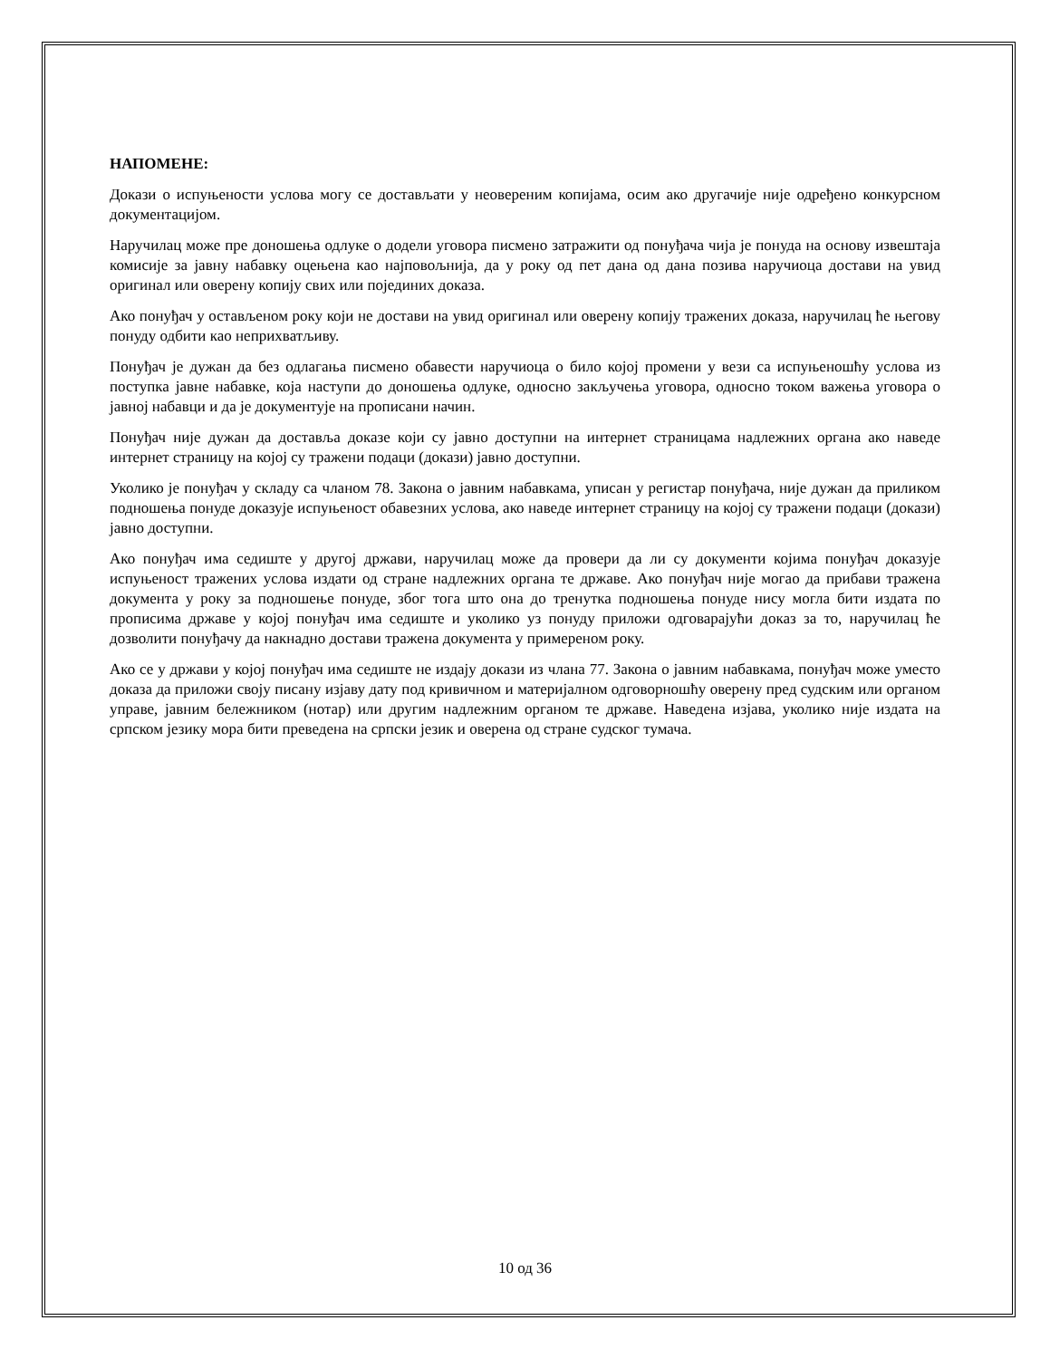НАПОМЕНЕ:
Докази о испуњености услова могу се достављати у неовереним копијама, осим ако другачије није одређено конкурсном документацијом.
Наручилац може пре доношења одлуке о додели уговора писмено затражити од понуђача чија је понуда на основу извештаја комисије за јавну набавку оцењена као најповољнија, да у року од пет дана од дана позива наручиоца достави на увид оригинал или оверену копију свих или појединих доказа.
Ако понуђач у остављеном року који не достави на увид оригинал или оверену копију тражених доказа, наручилац ће његову понуду одбити као неприхватљиву.
Понуђач је дужан да без одлагања писмено обавести наручиоца о било којој промени у вези са испуњеношћу услова из поступка јавне набавке, која наступи до доношења одлуке, односно закључења уговора, односно током важења уговора о јавној набавци и да је документује на прописани начин.
Понуђач није дужан да доставља доказе који су јавно доступни на интернет страницама надлежних органа ако наведе интернет страницу на којој су тражени подаци (докази) јавно доступни.
Уколико је понуђач у складу са чланом 78. Закона о јавним набавкама, уписан у регистар понуђача, није дужан да приликом подношења понуде доказује испуњеност обавезних услова, ако наведе интернет страницу на којој су тражени подаци (докази) јавно доступни.
Ако понуђач има седиште у другој држави, наручилац може да провери да ли су документи којима понуђач доказује испуњеност тражених услова издати од стране надлежних органа те државе. Ако понуђач није могао да прибави тражена документа у року за подношење понуде, због тога што она до тренутка подношења понуде нису могла бити издата по прописима државе у којој понуђач има седиште и уколико уз понуду приложи одговарајући доказ за то, наручилац ће дозволити понуђачу да накнадно достави тражена документа у примереном року.
Ако се у држави у којој понуђач има седиште не издају докази из члана 77. Закона о јавним набавкама, понуђач може уместо доказа да приложи своју писану изјаву дату под кривичном и материјалном одговорношћу оверену пред судским или органом управе, јавним бележником (нотар) или другим надлежним органом те државе. Наведена изјава, уколико није издата на српском језику мора бити преведена на српски језик и оверена од стране судског тумача.
10 од 36